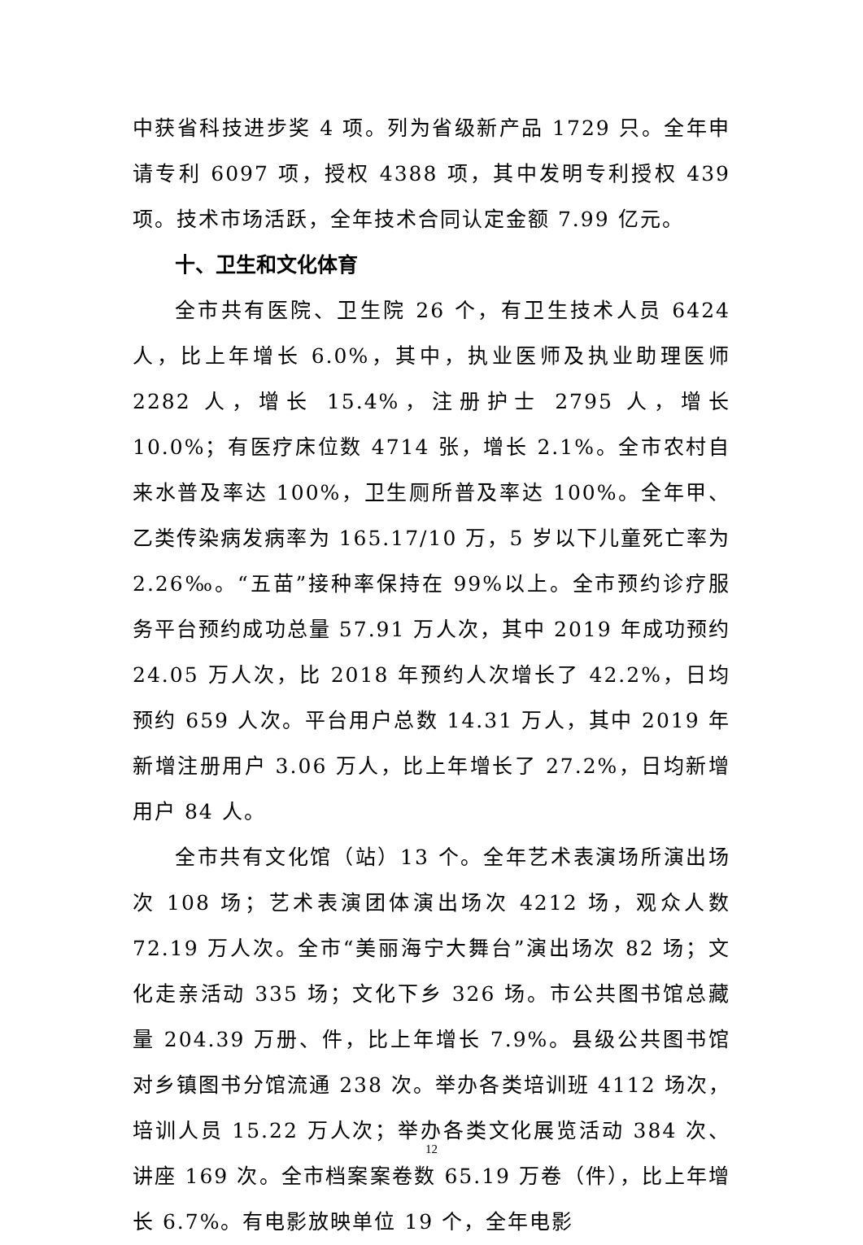中获省科技进步奖 4 项。列为省级新产品 1729 只。全年申请专利 6097 项，授权 4388 项，其中发明专利授权 439 项。技术市场活跃，全年技术合同认定金额 7.99 亿元。
十、卫生和文化体育
全市共有医院、卫生院 26 个，有卫生技术人员 6424 人，比上年增长 6.0%，其中，执业医师及执业助理医师 2282 人，增长 15.4%，注册护士 2795 人，增长 10.0%；有医疗床位数 4714 张，增长 2.1%。全市农村自来水普及率达 100%，卫生厕所普及率达 100%。全年甲、乙类传染病发病率为 165.17/10 万，5 岁以下儿童死亡率为 2.26‰。“五苗”接种率保持在 99%以上。全市预约诊疗服务平台预约成功总量 57.91 万人次，其中 2019 年成功预约 24.05 万人次，比 2018 年预约人次增长了 42.2%，日均预约 659 人次。平台用户总数 14.31 万人，其中 2019 年新增注册用户 3.06 万人，比上年增长了 27.2%，日均新增用户 84 人。
全市共有文化馆（站）13 个。全年艺术表演场所演出场次 108 场；艺术表演团体演出场次 4212 场，观众人数 72.19 万人次。全市“美丽海宁大舞台”演出场次 82 场；文化走亲活动 335 场；文化下乡 326 场。市公共图书馆总藏量 204.39 万册、件，比上年增长 7.9%。县级公共图书馆对乡镇图书分馆流通 238 次。举办各类培训班 4112 场次，培训人员 15.22 万人次；举办各类文化展览活动 384 次、讲座 169 次。全市档案案卷数 65.19 万卷（件），比上年增长 6.7%。有电影放映单位 19 个，全年电影
12